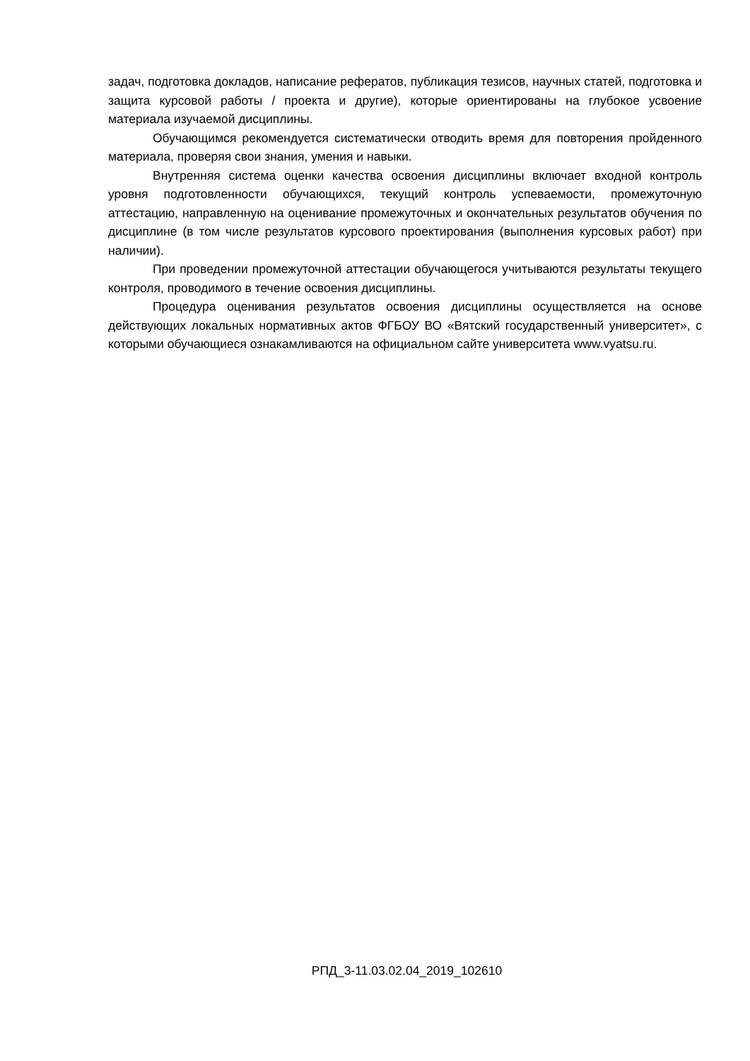задач, подготовка докладов, написание рефератов, публикация тезисов, научных статей, подготовка и защита курсовой работы / проекта и другие), которые ориентированы на глубокое усвоение материала изучаемой дисциплины.
Обучающимся рекомендуется систематически отводить время для повторения пройденного материала, проверяя свои знания, умения и навыки.
Внутренняя система оценки качества освоения дисциплины включает входной контроль уровня подготовленности обучающихся, текущий контроль успеваемости, промежуточную аттестацию, направленную на оценивание промежуточных и окончательных результатов обучения по дисциплине (в том числе результатов курсового проектирования (выполнения курсовых работ) при наличии).
При проведении промежуточной аттестации обучающегося учитываются результаты текущего контроля, проводимого в течение освоения дисциплины.
Процедура оценивания результатов освоения дисциплины осуществляется на основе действующих локальных нормативных актов ФГБОУ ВО «Вятский государственный университет», с которыми обучающиеся ознакамливаются на официальном сайте университета www.vyatsu.ru.
РПД_3-11.03.02.04_2019_102610